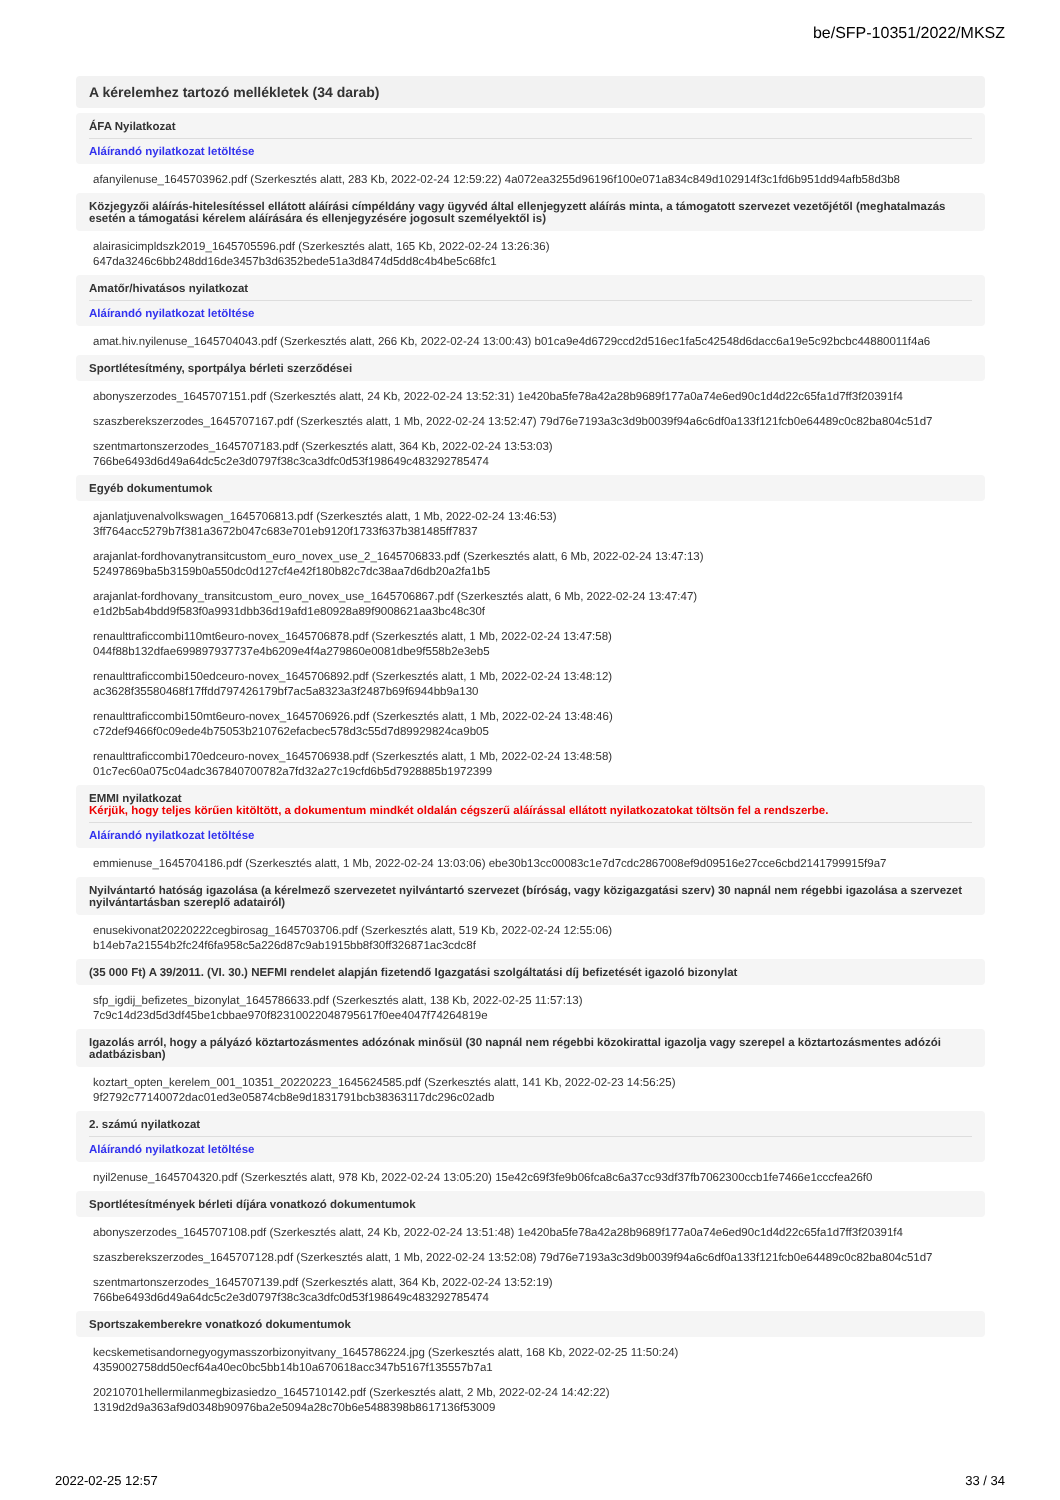be/SFP-10351/2022/MKSZ
A kérelemhez tartozó mellékletek (34 darab)
ÁFA Nyilatkozat
Aláírandó nyilatkozat letöltése
afanyilenuse_1645703962.pdf (Szerkesztés alatt, 283 Kb, 2022-02-24 12:59:22) 4a072ea3255d96196f100e071a834c849d102914f3c1fd6b951dd94afb58d3b8
Közjegyzői aláírás-hitelesítéssel ellátott aláírási címpéldány vagy ügyvéd által ellenjegyzett aláírás minta, a támogatott szervezet vezetőjétől (meghatalmazás esetén a támogatási kérelem aláírására és ellenjegyzésére jogosult személyektől is)
alairasicimpldszk2019_1645705596.pdf (Szerkesztés alatt, 165 Kb, 2022-02-24 13:26:36)
647da3246c6bb248dd16de3457b3d6352bede51a3d8474d5dd8c4b4be5c68fc1
Amatőr/hivatásos nyilatkozat
Aláírandó nyilatkozat letöltése
amat.hiv.nyilenuse_1645704043.pdf (Szerkesztés alatt, 266 Kb, 2022-02-24 13:00:43) b01ca9e4d6729ccd2d516ec1fa5c42548d6dacc6a19e5c92bcbc44880011f4a6
Sportlétesítmény, sportpálya bérleti szerződései
abonyszerzodes_1645707151.pdf (Szerkesztés alatt, 24 Kb, 2022-02-24 13:52:31) 1e420ba5fe78a42a28b9689f177a0a74e6ed90c1d4d22c65fa1d7ff3f20391f4
szaszberekszerzodes_1645707167.pdf (Szerkesztés alatt, 1 Mb, 2022-02-24 13:52:47) 79d76e7193a3c3d9b0039f94a6c6df0a133f121fcb0e64489c0c82ba804c51d7
szentmartonszerzodes_1645707183.pdf (Szerkesztés alatt, 364 Kb, 2022-02-24 13:53:03)
766be6493d6d49a64dc5c2e3d0797f38c3ca3dfc0d53f198649c483292785474
Egyéb dokumentumok
ajanlatjuvenalvolkswagen_1645706813.pdf (Szerkesztés alatt, 1 Mb, 2022-02-24 13:46:53)
3ff764acc5279b7f381a3672b047c683e701eb9120f1733f637b381485ff7837
arajanlat-fordhovanytransitcustom_euro_novex_use_2_1645706833.pdf (Szerkesztés alatt, 6 Mb, 2022-02-24 13:47:13)
52497869ba5b3159b0a550dc0d127cf4e42f180b82c7dc38aa7d6db20a2fa1b5
arajanlat-fordhovany_transitcustom_euro_novex_use_1645706867.pdf (Szerkesztés alatt, 6 Mb, 2022-02-24 13:47:47)
e1d2b5ab4bdd9f583f0a9931dbb36d19afd1e80928a89f9008621aa3bc48c30f
renaulttraficcombi110mt6euro-novex_1645706878.pdf (Szerkesztés alatt, 1 Mb, 2022-02-24 13:47:58)
044f88b132dfae699897937737e4b6209e4f4a279860e0081dbe9f558b2e3eb5
renaulttraficcombi150edceuro-novex_1645706892.pdf (Szerkesztés alatt, 1 Mb, 2022-02-24 13:48:12)
ac3628f35580468f17ffdd797426179bf7ac5a8323a3f2487b69f6944bb9a130
renaulttraficcombi150mt6euro-novex_1645706926.pdf (Szerkesztés alatt, 1 Mb, 2022-02-24 13:48:46)
c72def9466f0c09ede4b75053b210762efacbec578d3c55d7d89929824ca9b05
renaulttraficcombi170edceuro-novex_1645706938.pdf (Szerkesztés alatt, 1 Mb, 2022-02-24 13:48:58)
01c7ec60a075c04adc367840700782a7fd32a27c19cfd6b5d7928885b1972399
EMMI nyilatkozat
Kérjük, hogy teljes körűen kitöltött, a dokumentum mindkét oldalán cégszerű aláírással ellátott nyilatkozatokat töltsön fel a rendszerbe.
Aláírandó nyilatkozat letöltése
emmienuse_1645704186.pdf (Szerkesztés alatt, 1 Mb, 2022-02-24 13:03:06) ebe30b13cc00083c1e7d7cdc2867008ef9d09516e27cce6cbd2141799915f9a7
Nyilvántartó hatóság igazolása (a kérelmező szervezetet nyilvántartó szervezet (bíróság, vagy közigazgatási szerv) 30 napnál nem régebbi igazolása a szervezet nyilvántartásban szereplő adatairól)
enusekivonat20220222cegbirosag_1645703706.pdf (Szerkesztés alatt, 519 Kb, 2022-02-24 12:55:06)
b14eb7a21554b2fc24f6fa958c5a226d87c9ab1915bb8f30ff326871ac3cdc8f
(35 000 Ft) A 39/2011. (VI. 30.) NEFMI rendelet alapján fizetendő Igazgatási szolgáltatási díj befizetését igazoló bizonylat
sfp_igdij_befizetes_bizonylat_1645786633.pdf (Szerkesztés alatt, 138 Kb, 2022-02-25 11:57:13)
7c9c14d23d5d3df45be1cbbae970f82310022048795617f0ee4047f74264819e
Igazolás arról, hogy a pályázó köztartozásmentes adózónak minősül (30 napnál nem régebbi közokirattal igazolja vagy szerepel a köztartozásmentes adózói adatbázisban)
koztart_opten_kerelem_001_10351_20220223_1645624585.pdf (Szerkesztés alatt, 141 Kb, 2022-02-23 14:56:25)
9f2792c77140072dac01ed3e05874cb8e9d1831791bcb38363117dc296c02adb
2. számú nyilatkozat
Aláírandó nyilatkozat letöltése
nyil2enuse_1645704320.pdf (Szerkesztés alatt, 978 Kb, 2022-02-24 13:05:20) 15e42c69f3fe9b06fca8c6a37cc93df37fb7062300ccb1fe7466e1cccfea26f0
Sportlétesítmények bérleti díjára vonatkozó dokumentumok
abonyszerzodes_1645707108.pdf (Szerkesztés alatt, 24 Kb, 2022-02-24 13:51:48) 1e420ba5fe78a42a28b9689f177a0a74e6ed90c1d4d22c65fa1d7ff3f20391f4
szaszberekszerzodes_1645707128.pdf (Szerkesztés alatt, 1 Mb, 2022-02-24 13:52:08) 79d76e7193a3c3d9b0039f94a6c6df0a133f121fcb0e64489c0c82ba804c51d7
szentmartonszerzodes_1645707139.pdf (Szerkesztés alatt, 364 Kb, 2022-02-24 13:52:19)
766be6493d6d49a64dc5c2e3d0797f38c3ca3dfc0d53f198649c483292785474
Sportszakemberekre vonatkozó dokumentumok
kecskemetisandornegyogymasszorbizonyitvany_1645786224.jpg (Szerkesztés alatt, 168 Kb, 2022-02-25 11:50:24)
4359002758dd50ecf64a40ec0bc5bb14b10a670618acc347b5167f135557b7a1
20210701hellermilanmegbizasiedzo_1645710142.pdf (Szerkesztés alatt, 2 Mb, 2022-02-24 14:42:22)
1319d2d9a363af9d0348b90976ba2e5094a28c70b6e5488398b8617136f53009
2022-02-25 12:57 33 / 34